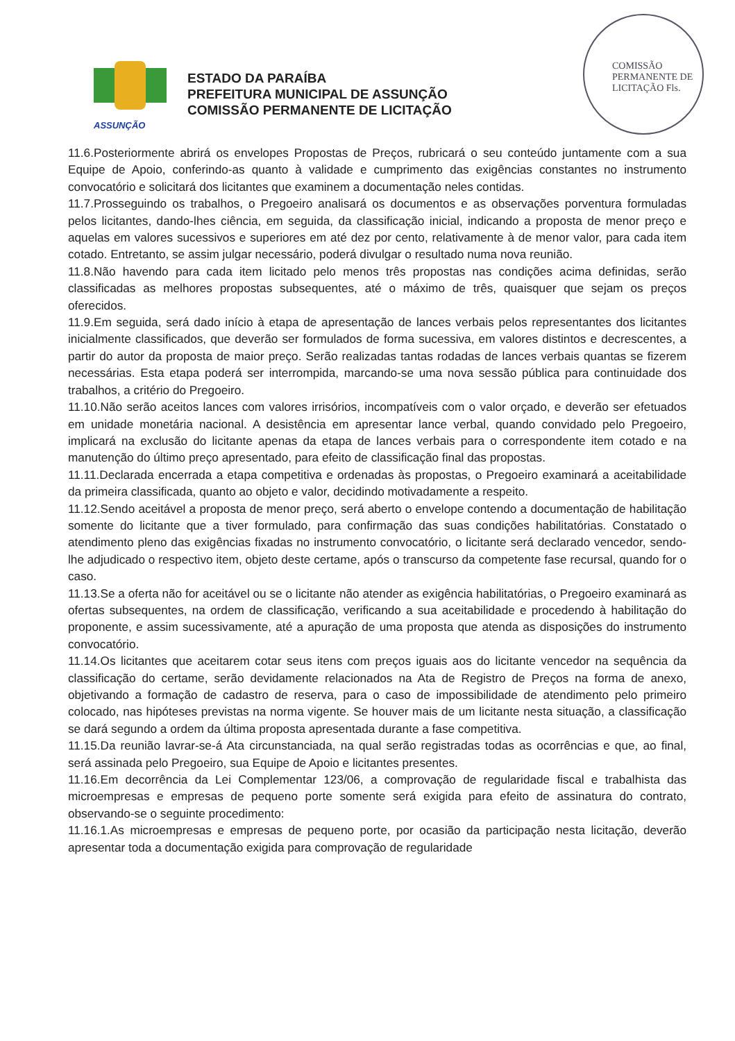COMISSÃO PERMANENTE DE LICITAÇÃO Fls.
ASSUNÇÃO
ESTADO DA PARAÍBA
PREFEITURA MUNICIPAL DE ASSUNÇÃO
COMISSÃO PERMANENTE DE LICITAÇÃO
11.6.Posteriormente abrirá os envelopes Propostas de Preços, rubricará o seu conteúdo juntamente com a sua Equipe de Apoio, conferindo-as quanto à validade e cumprimento das exigências constantes no instrumento convocatório e solicitará dos licitantes que examinem a documentação neles contidas.
11.7.Prosseguindo os trabalhos, o Pregoeiro analisará os documentos e as observações porventura formuladas pelos licitantes, dando-lhes ciência, em seguida, da classificação inicial, indicando a proposta de menor preço e aquelas em valores sucessivos e superiores em até dez por cento, relativamente à de menor valor, para cada item cotado. Entretanto, se assim julgar necessário, poderá divulgar o resultado numa nova reunião.
11.8.Não havendo para cada item licitado pelo menos três propostas nas condições acima definidas, serão classificadas as melhores propostas subsequentes, até o máximo de três, quaisquer que sejam os preços oferecidos.
11.9.Em seguida, será dado início à etapa de apresentação de lances verbais pelos representantes dos licitantes inicialmente classificados, que deverão ser formulados de forma sucessiva, em valores distintos e decrescentes, a partir do autor da proposta de maior preço. Serão realizadas tantas rodadas de lances verbais quantas se fizerem necessárias. Esta etapa poderá ser interrompida, marcando-se uma nova sessão pública para continuidade dos trabalhos, a critério do Pregoeiro.
11.10.Não serão aceitos lances com valores irrisórios, incompatíveis com o valor orçado, e deverão ser efetuados em unidade monetária nacional. A desistência em apresentar lance verbal, quando convidado pelo Pregoeiro, implicará na exclusão do licitante apenas da etapa de lances verbais para o correspondente item cotado e na manutenção do último preço apresentado, para efeito de classificação final das propostas.
11.11.Declarada encerrada a etapa competitiva e ordenadas às propostas, o Pregoeiro examinará a aceitabilidade da primeira classificada, quanto ao objeto e valor, decidindo motivadamente a respeito.
11.12.Sendo aceitável a proposta de menor preço, será aberto o envelope contendo a documentação de habilitação somente do licitante que a tiver formulado, para confirmação das suas condições habilitatórias. Constatado o atendimento pleno das exigências fixadas no instrumento convocatório, o licitante será declarado vencedor, sendo-lhe adjudicado o respectivo item, objeto deste certame, após o transcurso da competente fase recursal, quando for o caso.
11.13.Se a oferta não for aceitável ou se o licitante não atender as exigência habilitatórias, o Pregoeiro examinará as ofertas subsequentes, na ordem de classificação, verificando a sua aceitabilidade e procedendo à habilitação do proponente, e assim sucessivamente, até a apuração de uma proposta que atenda as disposições do instrumento convocatório.
11.14.Os licitantes que aceitarem cotar seus itens com preços iguais aos do licitante vencedor na sequência da classificação do certame, serão devidamente relacionados na Ata de Registro de Preços na forma de anexo, objetivando a formação de cadastro de reserva, para o caso de impossibilidade de atendimento pelo primeiro colocado, nas hipóteses previstas na norma vigente. Se houver mais de um licitante nesta situação, a classificação se dará segundo a ordem da última proposta apresentada durante a fase competitiva.
11.15.Da reunião lavrar-se-á Ata circunstanciada, na qual serão registradas todas as ocorrências e que, ao final, será assinada pelo Pregoeiro, sua Equipe de Apoio e licitantes presentes.
11.16.Em decorrência da Lei Complementar 123/06, a comprovação de regularidade fiscal e trabalhista das microempresas e empresas de pequeno porte somente será exigida para efeito de assinatura do contrato, observando-se o seguinte procedimento:
11.16.1.As microempresas e empresas de pequeno porte, por ocasião da participação nesta licitação, deverão apresentar toda a documentação exigida para comprovação de regularidade